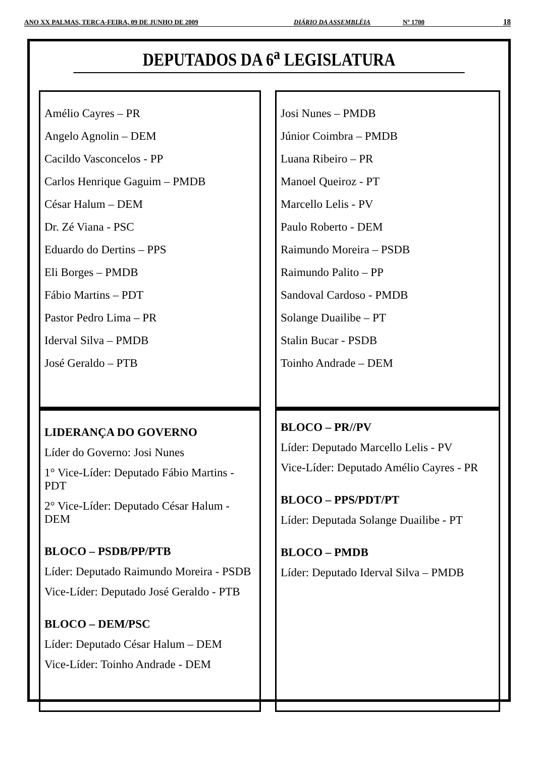ANO XX PALMAS, TERÇA-FEIRA, 09 DE JUNHO DE 2009 DIÁRIO DA ASSEMBLÉIA Nº 1700 18
DEPUTADOS DA 6<sup>a</sup> LEGISLATURA
Amélio Cayres – PR
Angelo Agnolin – DEM
Cacildo Vasconcelos - PP
Carlos Henrique Gaguim – PMDB
César Halum – DEM
Dr. Zé Viana - PSC
Eduardo do Dertins – PPS
Eli Borges – PMDB
Fábio Martins – PDT
Pastor Pedro Lima – PR
Iderval Silva – PMDB
José Geraldo – PTB
Josi Nunes – PMDB
Júnior Coimbra – PMDB
Luana Ribeiro – PR
Manoel Queiroz - PT
Marcello Lelis - PV
Paulo Roberto - DEM
Raimundo Moreira – PSDB
Raimundo Palito – PP
Sandoval Cardoso - PMDB
Solange Duailibe – PT
Stalin Bucar - PSDB
Toinho Andrade – DEM
LIDERANÇA DO GOVERNO
Líder do Governo: Josi Nunes
1° Vice-Líder: Deputado Fábio Martins - PDT
2° Vice-Líder: Deputado César Halum - DEM
BLOCO – PSDB/PP/PTB
Líder: Deputado Raimundo Moreira - PSDB
Vice-Líder: Deputado José Geraldo - PTB
BLOCO – DEM/PSC
Líder: Deputado César Halum – DEM
Vice-Líder: Toinho Andrade - DEM
BLOCO – PR//PV
Líder: Deputado Marcello Lelis - PV
Vice-Líder: Deputado Amélio Cayres - PR
BLOCO – PPS/PDT/PT
Líder: Deputada Solange Duailibe - PT
BLOCO – PMDB
Líder: Deputado Iderval Silva – PMDB